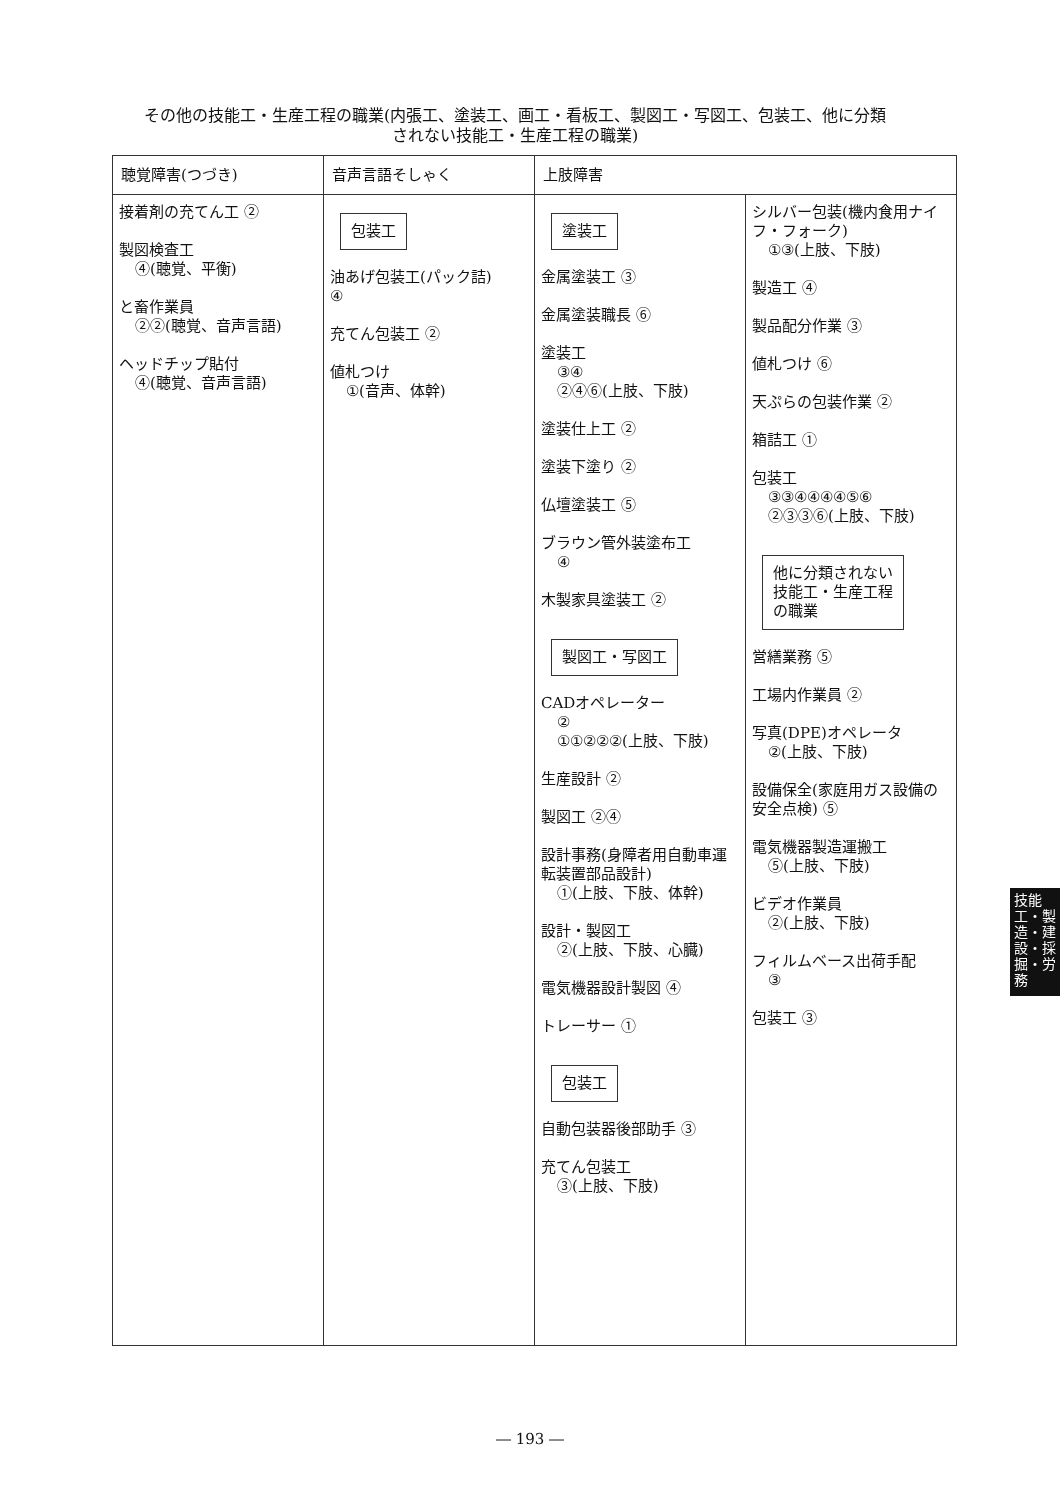その他の技能工・生産工程の職業(内張工、塗装工、画工・看板工、製図工・写図工、包装工、他に分類
されない技能工・生産工程の職業)
| 聴覚障害(つづき) | 音声言語そしゃく | 上肢障害 | |
| --- | --- | --- | --- |
| 接着剤の充てん工 ② 製図検査工 ④(聴覚、平衡) と畜作業員 ②②(聴覚、音声言語) ヘッドチップ貼付 ④(聴覚、音声言語) | 包装工 油あげ包装工(パック詰) ④ 充てん包装工 ② 値札つけ ①(音声、体幹) | 塗装工 金属塗装工 ③ 金属塗装職長 ⑥ 塗装工 ③④ ②④⑥(上肢、下肢) 塗装仕上工 ② 塗装下塗り ② 仏壇塗装工 ⑤ ブラウン管外装塗布工 ④ 木製家具塗装工 ② 製図工・写図工 CADオペレーター ② ①①②②②(上肢、下肢) 生産設計 ② 製図工 ②④ 設計事務(身障者用自動車運転装置部品設計) ①(上肢、下肢、体幹) 設計・製図工 ②(上肢、下肢、心臓) 電気機器設計製図 ④ トレーサー ① 包装工 自動包装器後部助手 ③ 充てん包装工 ③(上肢、下肢) | シルバー包装(機内食用ナイフ・フォーク) ①③(上肢、下肢) 製造工 ④ 製品配分作業 ③ 値札つけ ⑥ 天ぷらの包装作業 ② 箱詰工 ① 包装工 ③③④④④④⑤⑥ ②③③⑥(上肢、下肢) 他に分類されない 技能工・生産工程 の職業 営繕業務 ⑤ 工場内作業員 ② 写真(DPE)オペレータ ②(上肢、下肢) 設備保全(家庭用ガス設備の安全点検) ⑤ 電気機器製造運搬工 ⑤(上肢、下肢) ビデオ作業員 ②(上肢、下肢) フィルムベース出荷手配 ③ 包装工 ③ |
技能工・製造・建設・採掘・労務
― 193 ―